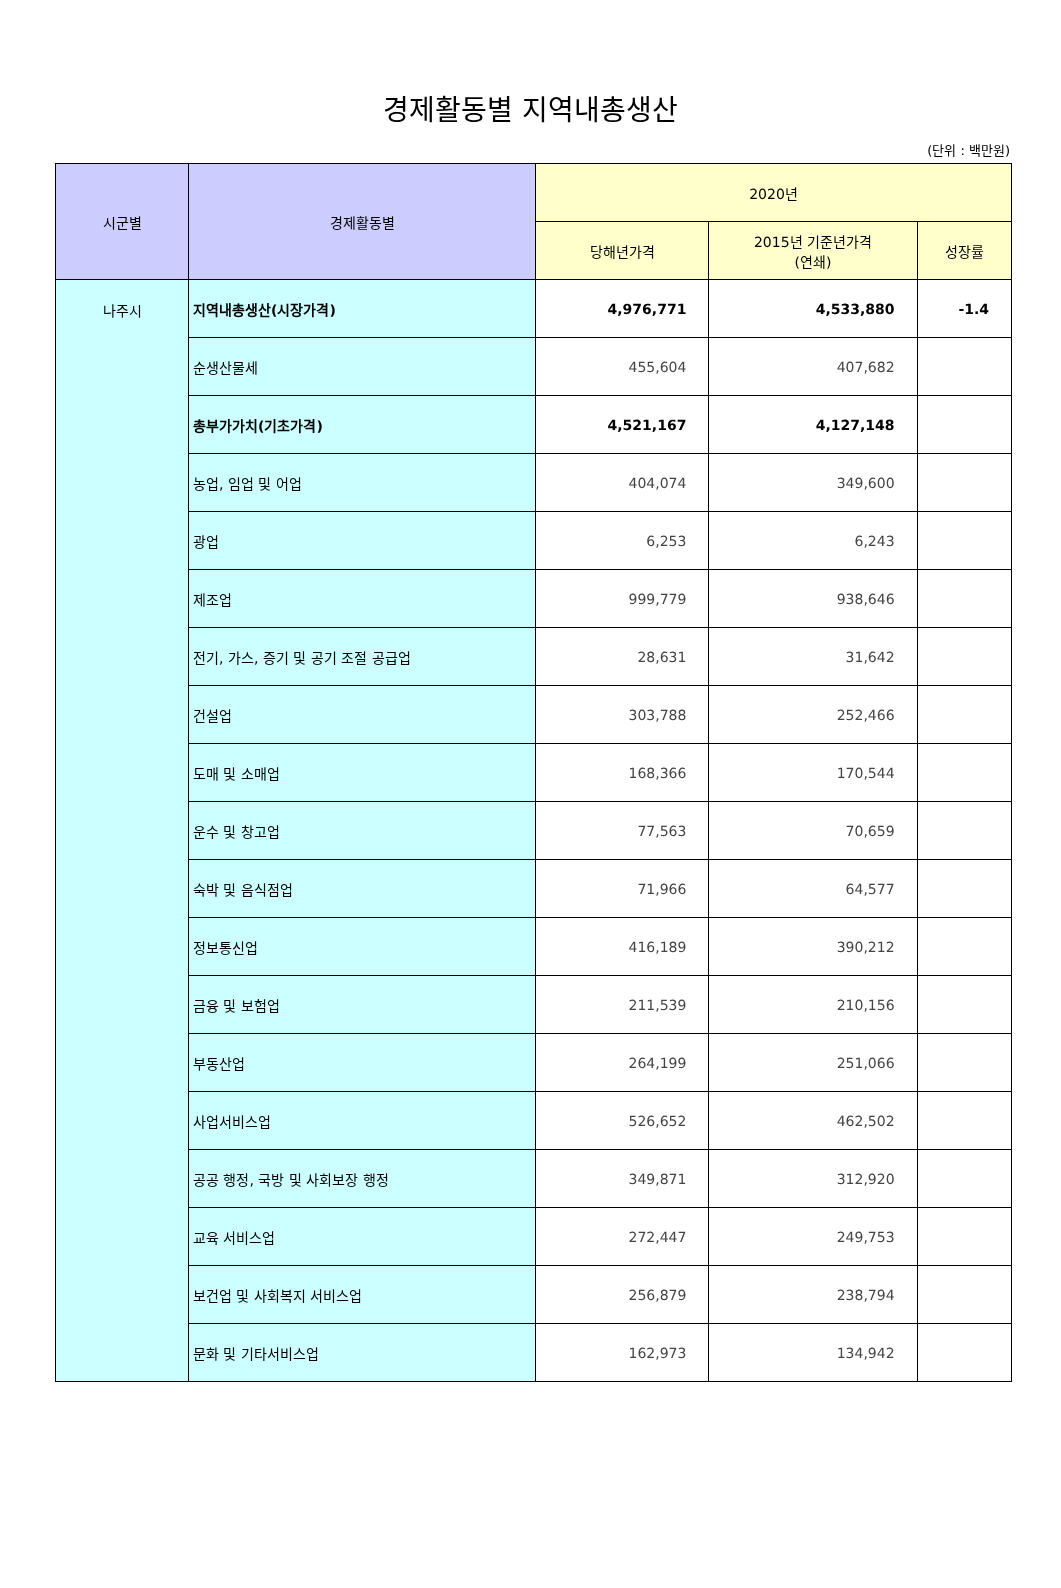경제활동별 지역내총생산
(단위 : 백만원)
| 시군별 | 경제활동별 | 2020년 | | |
| --- | --- | --- | --- | --- |
| | | 당해년가격 | 2015년 기준년가격 (연쇄) | 성장률 |
| 나주시 | 지역내총생산(시장가격) | 4,976,771 | 4,533,880 | -1.4 |
| | 순생산물세 | 455,604 | 407,682 | |
| | 총부가가치(기초가격) | 4,521,167 | 4,127,148 | |
| | 농업, 임업 및 어업 | 404,074 | 349,600 | |
| | 광업 | 6,253 | 6,243 | |
| | 제조업 | 999,779 | 938,646 | |
| | 전기, 가스, 증기 및 공기 조절 공급업 | 28,631 | 31,642 | |
| | 건설업 | 303,788 | 252,466 | |
| | 도매 및 소매업 | 168,366 | 170,544 | |
| | 운수 및 창고업 | 77,563 | 70,659 | |
| | 숙박 및 음식점업 | 71,966 | 64,577 | |
| | 정보통신업 | 416,189 | 390,212 | |
| | 금융 및 보험업 | 211,539 | 210,156 | |
| | 부동산업 | 264,199 | 251,066 | |
| | 사업서비스업 | 526,652 | 462,502 | |
| | 공공 행정, 국방 및 사회보장 행정 | 349,871 | 312,920 | |
| | 교육 서비스업 | 272,447 | 249,753 | |
| | 보건업 및 사회복지 서비스업 | 256,879 | 238,794 | |
| | 문화 및 기타서비스업 | 162,973 | 134,942 | |